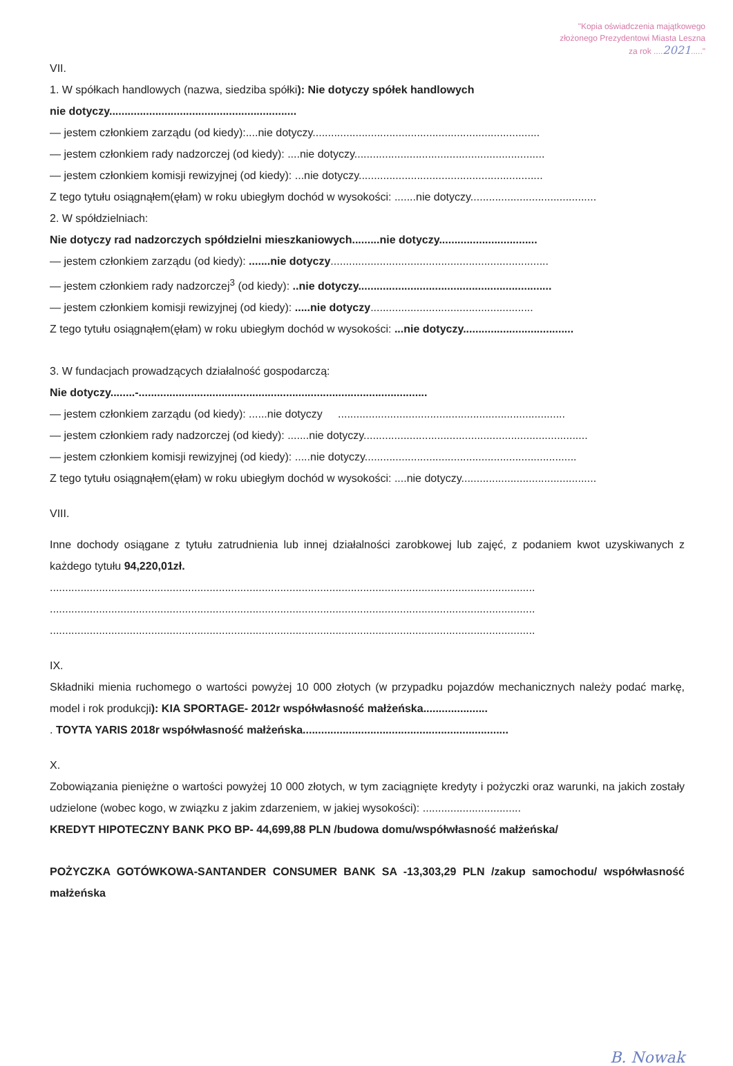"Kopia oświadczenia majątkowego
złożonego Prezydentowi Miasta Leszna
za rok ....2021....."
VII.
1. W spółkach handlowych (nazwa, siedziba spółki): Nie dotyczy spółek handlowych
nie dotyczy.............................................................
— jestem członkiem zarządu (od kiedy):....nie dotyczy..........................................................................
— jestem członkiem rady nadzorczej (od kiedy): ....nie dotyczy..............................................................
— jestem członkiem komisji rewizyjnej (od kiedy): ...nie dotyczy............................................................
Z tego tytułu osiągnąłem(ęłam) w roku ubiegłym dochód w wysokości: .......nie dotyczy.........................................
2. W spółdzielniach:
Nie dotyczy rad nadzorczych spółdzielni mieszkaniowych.........nie dotyczy................................
— jestem członkiem zarządu (od kiedy): .......nie dotyczy.......................................................................
— jestem członkiem rady nadzorczej<sup>3</sup> (od kiedy): ..nie dotyczy...............................................................
— jestem członkiem komisji rewizyjnej (od kiedy): .....nie dotyczy.....................................................
Z tego tytułu osiągnąłem(ęłam) w roku ubiegłym dochód w wysokości: ...nie dotyczy....................................
3. W fundacjach prowadzących działalność gospodarczą:
Nie dotyczy........-..............................................................................................
— jestem członkiem zarządu (od kiedy): ......nie dotyczy ..........................................................................
— jestem członkiem rady nadzorczej (od kiedy): .......nie dotyczy.........................................................................
— jestem członkiem komisji rewizyjnej (od kiedy): .....nie dotyczy.....................................................................
Z tego tytułu osiągnąłem(ęłam) w roku ubiegłym dochód w wysokości: ....nie dotyczy............................................
VIII.
Inne dochody osiągane z tytułu zatrudnienia lub innej działalności zarobkowej lub zajęć, z podaniem kwot uzyskiwanych z każdego tytułu 94,220,01zł.
..............................................................................................................................................................
..............................................................................................................................................................
..............................................................................................................................................................
IX.
Składniki mienia ruchomego o wartości powyżej 10 000 złotych (w przypadku pojazdów mechanicznych należy podać markę, model i rok produkcji): KIA SPORTAGE- 2012r współwłasność małżeńska.....................
. TOYTA YARIS 2018r współwłasność małżeńska...................................................................
X.
Zobowiązania pieniężne o wartości powyżej 10 000 złotych, w tym zaciągnięte kredyty i pożyczki oraz warunki, na jakich zostały udzielone (wobec kogo, w związku z jakim zdarzeniem, w jakiej wysokości): ................................
KREDYT HIPOTECZNY BANK PKO BP- 44,699,88 PLN /budowa domu/współwłasność małżeńska/
POŻYCZKA GOTÓWKOWA-SANTANDER CONSUMER BANK SA -13,303,29 PLN /zakup samochodu/ współwłasność małżeńska
B. Nowak